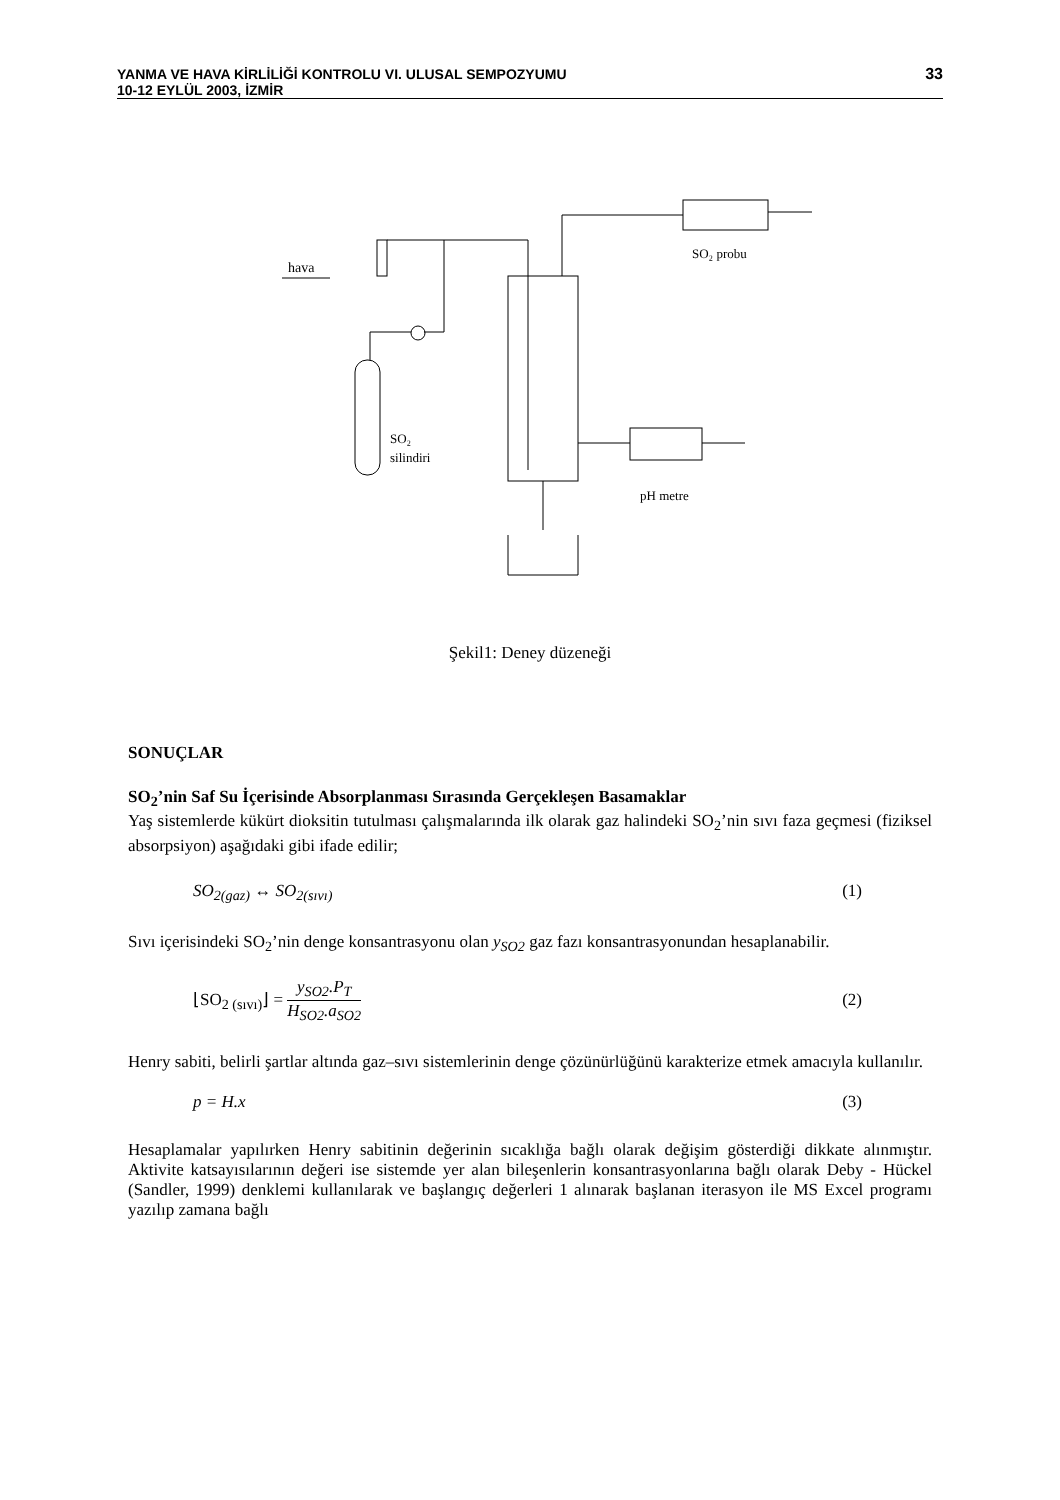YANMA VE HAVA KİRLİLİĞİ KONTROLU VI. ULUSAL SEMPOZYUMU
10-12 EYLÜL 2003, İZMİR
33
hava
SO₂ probu
SO₂
silindiri
pH metre
Şekil1: Deney düzeneği
SONUÇLAR
SO<sub>2</sub>’nin Saf Su İçerisinde Absorplanması Sırasında Gerçekleşen Basamaklar
Yaş sistemlerde kükürt dioksitin tutulması çalışmalarında ilk olarak gaz halindeki SO<sub>2</sub>’nin sıvı faza geçmesi (fiziksel absorpsiyon) aşağıdaki gibi ifade edilir;
SO<sub>2(gaz)</sub> ↔ SO<sub>2(sıvı)</sub> (1)
Sıvı içerisindeki SO<sub>2</sub>’nin denge konsantrasyonu olan y<sub>SO2</sub> gaz fazı konsantrasyonundan hesaplanabilir.
⌊SO<sub>2 (sıvı)</sub>⌋ = y<sub>SO2</sub>.P<sub>T</sub> H<sub>SO2</sub>.a<sub>SO2</sub> (2)
Henry sabiti, belirli şartlar altında gaz–sıvı sistemlerinin denge çözünürlüğünü karakterize etmek amacıyla kullanılır.
p = H.x (3)
Hesaplamalar yapılırken Henry sabitinin değerinin sıcaklığa bağlı olarak değişim gösterdiği dikkate alınmıştır. Aktivite katsayısılarının değeri ise sistemde yer alan bileşenlerin konsantrasyonlarına bağlı olarak Deby - Hückel (Sandler, 1999) denklemi kullanılarak ve başlangıç değerleri 1 alınarak başlanan iterasyon ile MS Excel programı yazılıp zamana bağlı